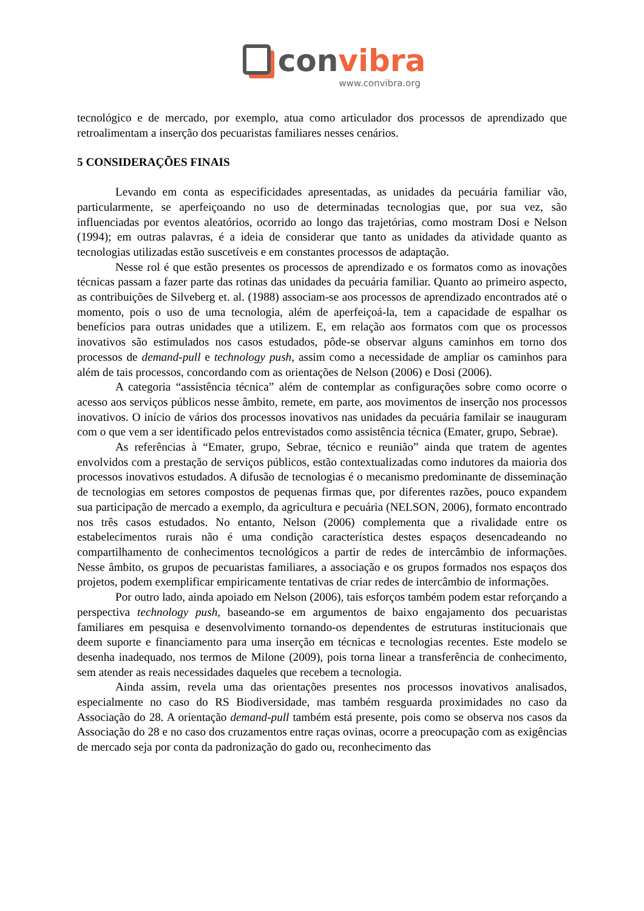convibra
www.convibra.org
tecnológico e de mercado, por exemplo, atua como articulador dos processos de aprendizado que retroalimentam a inserção dos pecuaristas familiares nesses cenários.
5 CONSIDERAÇÕES FINAIS
Levando em conta as especificidades apresentadas, as unidades da pecuária familiar vão, particularmente, se aperfeiçoando no uso de determinadas tecnologias que, por sua vez, são influenciadas por eventos aleatórios, ocorrido ao longo das trajetórias, como mostram Dosi e Nelson (1994); em outras palavras, é a ideia de considerar que tanto as unidades da atividade quanto as tecnologias utilizadas estão suscetíveis e em constantes processos de adaptação.
Nesse rol é que estão presentes os processos de aprendizado e os formatos como as inovações técnicas passam a fazer parte das rotinas das unidades da pecuária familiar. Quanto ao primeiro aspecto, as contribuições de Silveberg et. al. (1988) associam-se aos processos de aprendizado encontrados até o momento, pois o uso de uma tecnologia, além de aperfeiçoá-la, tem a capacidade de espalhar os benefícios para outras unidades que a utilizem. E, em relação aos formatos com que os processos inovativos são estimulados nos casos estudados, pôde-se observar alguns caminhos em torno dos processos de demand-pull e technology push, assim como a necessidade de ampliar os caminhos para além de tais processos, concordando com as orientações de Nelson (2006) e Dosi (2006).
A categoria “assistência técnica” além de contemplar as configurações sobre como ocorre o acesso aos serviços públicos nesse âmbito, remete, em parte, aos movimentos de inserção nos processos inovativos. O início de vários dos processos inovativos nas unidades da pecuária familair se inauguram com o que vem a ser identificado pelos entrevistados como assistência técnica (Emater, grupo, Sebrae).
As referências à “Emater, grupo, Sebrae, técnico e reunião” ainda que tratem de agentes envolvidos com a prestação de serviços públicos, estão contextualizadas como indutores da maioria dos processos inovativos estudados. A difusão de tecnologias é o mecanismo predominante de disseminação de tecnologias em setores compostos de pequenas firmas que, por diferentes razões, pouco expandem sua participação de mercado a exemplo, da agricultura e pecuária (NELSON, 2006), formato encontrado nos três casos estudados. No entanto, Nelson (2006) complementa que a rivalidade entre os estabelecimentos rurais não é uma condição característica destes espaços desencadeando no compartilhamento de conhecimentos tecnológicos a partir de redes de intercâmbio de informações. Nesse âmbito, os grupos de pecuaristas familiares, a associação e os grupos formados nos espaços dos projetos, podem exemplificar empiricamente tentativas de criar redes de intercâmbio de informações.
Por outro lado, ainda apoiado em Nelson (2006), tais esforços também podem estar reforçando a perspectiva technology push, baseando-se em argumentos de baixo engajamento dos pecuaristas familiares em pesquisa e desenvolvimento tornando-os dependentes de estruturas institucionais que deem suporte e financiamento para uma inserção em técnicas e tecnologias recentes. Este modelo se desenha inadequado, nos termos de Milone (2009), pois torna linear a transferência de conhecimento, sem atender as reais necessidades daqueles que recebem a tecnologia.
Ainda assim, revela uma das orientações presentes nos processos inovativos analisados, especialmente no caso do RS Biodiversidade, mas também resguarda proximidades no caso da Associação do 28. A orientação demand-pull também está presente, pois como se observa nos casos da Associação do 28 e no caso dos cruzamentos entre raças ovinas, ocorre a preocupação com as exigências de mercado seja por conta da padronização do gado ou, reconhecimento das